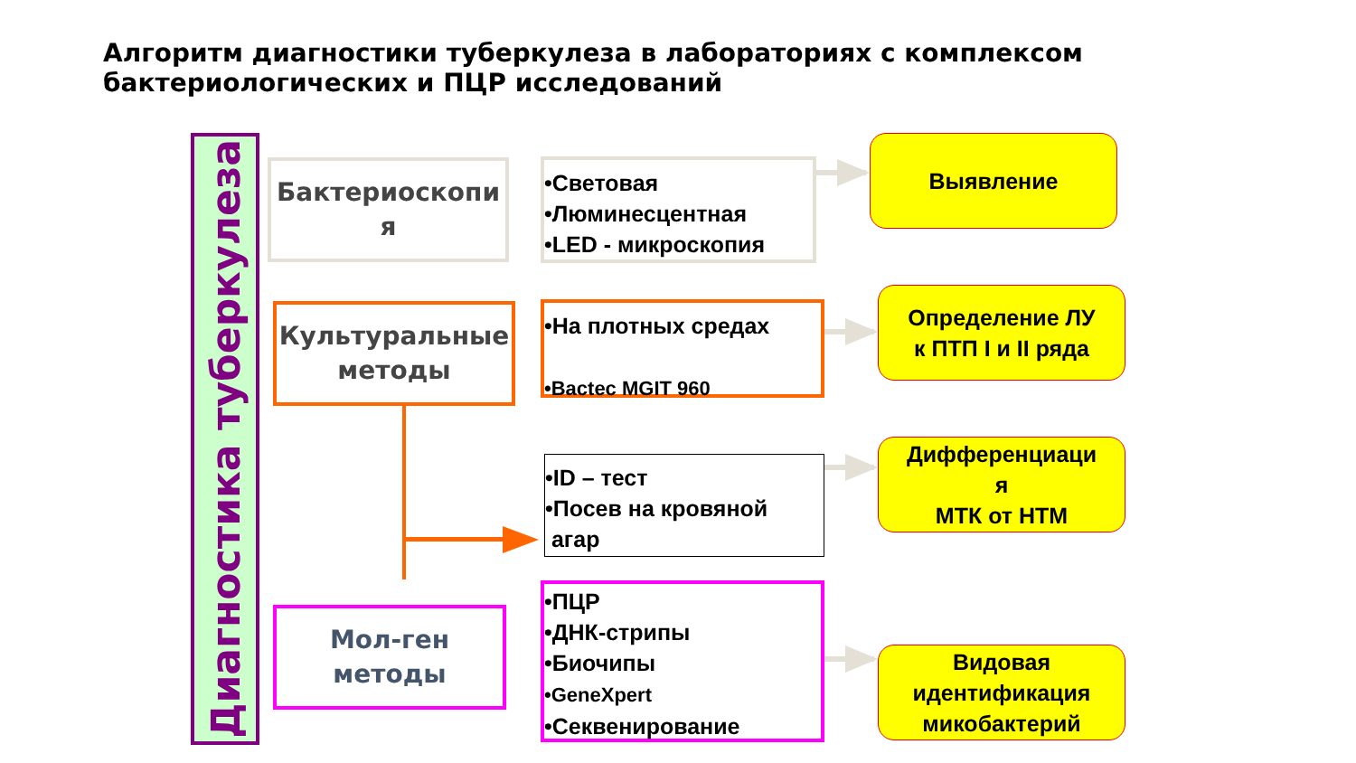Алгоритм диагностики туберкулеза в лабораториях с комплексом
бактериологических и ПЦР исследований
Диагностика туберкулеза
Бактериоскопи
я
Культуральные методы
Мол-ген
методы
•Световая
•Люминесцентная
•LED - микроскопия
•На плотных средах
•Bactec MGIT 960
•ID – тест
•Посев на кровяной
агар
•ПЦР
•ДНК-стрипы
•Биочипы
•GeneXpert
•Секвенирование
Выявление
Определение ЛУ
к ПТП I и II ряда
Дифференциаци
я
МТК от НТМ
Видовая идентификация микобактерий